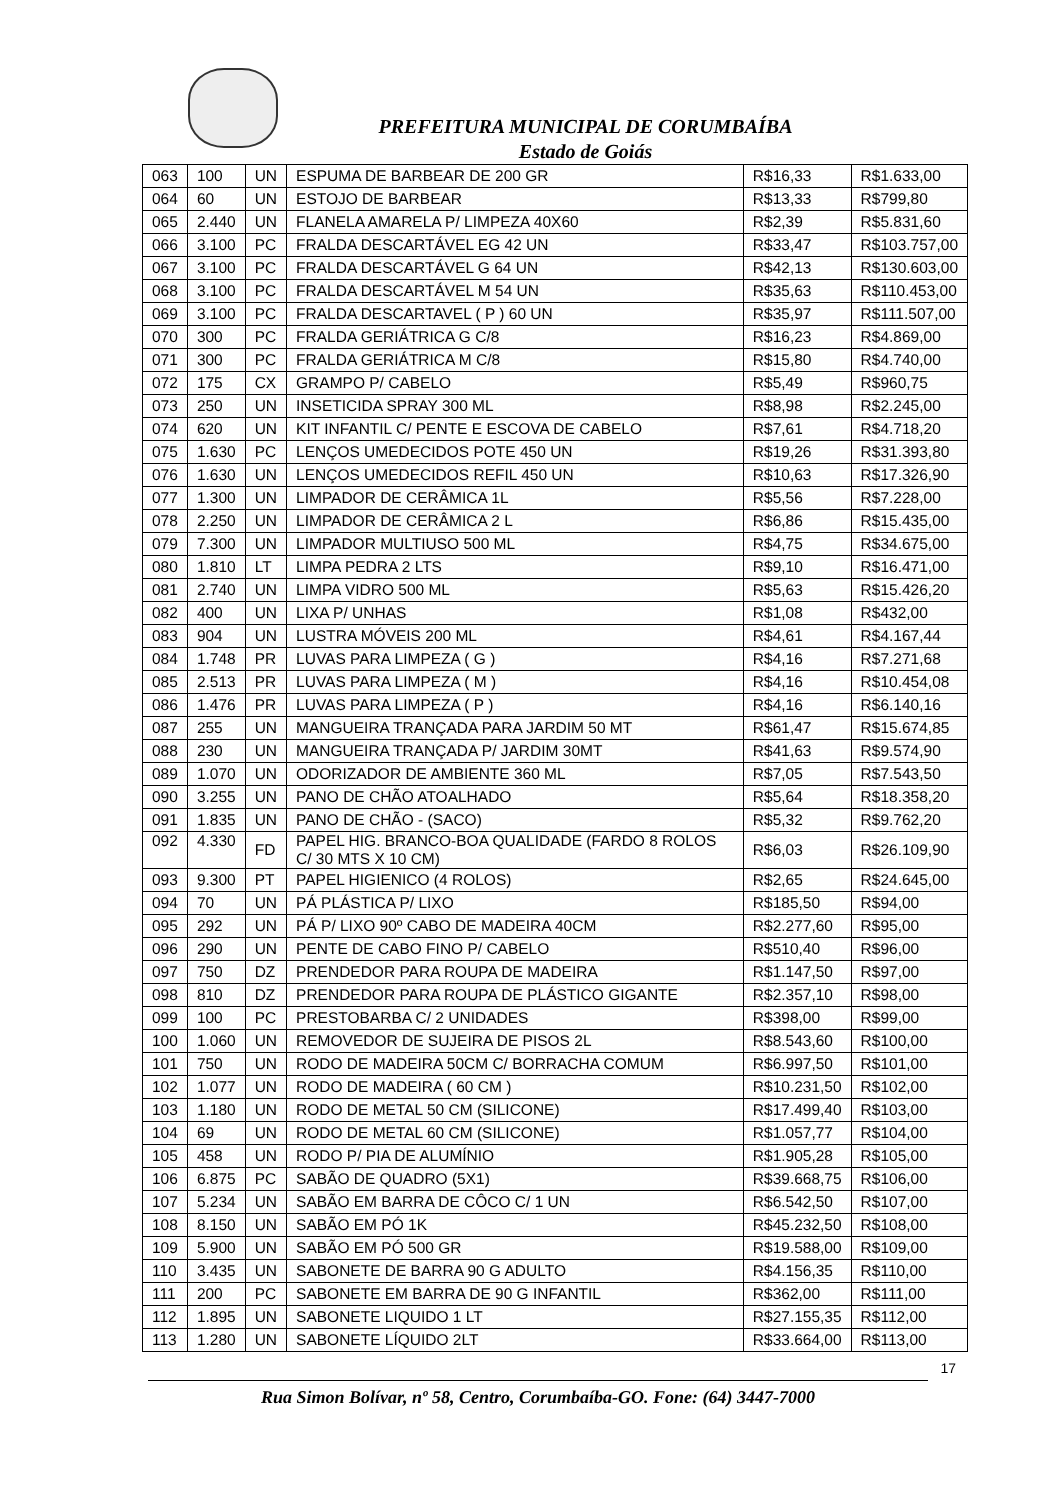PREFEITURA MUNICIPAL DE CORUMBAÍBA
Estado de Goiás
| 063 | 100 | UN | ESPUMA DE BARBEAR DE 200 GR | R$16,33 | R$1.633,00 |
| 064 | 60 | UN | ESTOJO DE BARBEAR | R$13,33 | R$799,80 |
| 065 | 2.440 | UN | FLANELA AMARELA P/ LIMPEZA 40X60 | R$2,39 | R$5.831,60 |
| 066 | 3.100 | PC | FRALDA DESCARTÁVEL EG 42 UN | R$33,47 | R$103.757,00 |
| 067 | 3.100 | PC | FRALDA DESCARTÁVEL G 64 UN | R$42,13 | R$130.603,00 |
| 068 | 3.100 | PC | FRALDA DESCARTÁVEL M 54 UN | R$35,63 | R$110.453,00 |
| 069 | 3.100 | PC | FRALDA DESCARTAVEL ( P ) 60 UN | R$35,97 | R$111.507,00 |
| 070 | 300 | PC | FRALDA GERIÁTRICA G C/8 | R$16,23 | R$4.869,00 |
| 071 | 300 | PC | FRALDA GERIÁTRICA M C/8 | R$15,80 | R$4.740,00 |
| 072 | 175 | CX | GRAMPO P/ CABELO | R$5,49 | R$960,75 |
| 073 | 250 | UN | INSETICIDA SPRAY 300 ML | R$8,98 | R$2.245,00 |
| 074 | 620 | UN | KIT INFANTIL C/ PENTE E ESCOVA DE CABELO | R$7,61 | R$4.718,20 |
| 075 | 1.630 | PC | LENÇOS UMEDECIDOS POTE 450 UN | R$19,26 | R$31.393,80 |
| 076 | 1.630 | UN | LENÇOS UMEDECIDOS REFIL 450 UN | R$10,63 | R$17.326,90 |
| 077 | 1.300 | UN | LIMPADOR DE CERÂMICA 1L | R$5,56 | R$7.228,00 |
| 078 | 2.250 | UN | LIMPADOR DE CERÂMICA 2 L | R$6,86 | R$15.435,00 |
| 079 | 7.300 | UN | LIMPADOR MULTIUSO 500 ML | R$4,75 | R$34.675,00 |
| 080 | 1.810 | LT | LIMPA PEDRA 2 LTS | R$9,10 | R$16.471,00 |
| 081 | 2.740 | UN | LIMPA VIDRO 500 ML | R$5,63 | R$15.426,20 |
| 082 | 400 | UN | LIXA P/ UNHAS | R$1,08 | R$432,00 |
| 083 | 904 | UN | LUSTRA MÓVEIS 200 ML | R$4,61 | R$4.167,44 |
| 084 | 1.748 | PR | LUVAS PARA LIMPEZA ( G ) | R$4,16 | R$7.271,68 |
| 085 | 2.513 | PR | LUVAS PARA LIMPEZA ( M ) | R$4,16 | R$10.454,08 |
| 086 | 1.476 | PR | LUVAS PARA LIMPEZA ( P ) | R$4,16 | R$6.140,16 |
| 087 | 255 | UN | MANGUEIRA TRANÇADA PARA JARDIM 50 MT | R$61,47 | R$15.674,85 |
| 088 | 230 | UN | MANGUEIRA TRANÇADA P/ JARDIM 30MT | R$41,63 | R$9.574,90 |
| 089 | 1.070 | UN | ODORIZADOR DE AMBIENTE 360 ML | R$7,05 | R$7.543,50 |
| 090 | 3.255 | UN | PANO DE CHÃO ATOALHADO | R$5,64 | R$18.358,20 |
| 091 | 1.835 | UN | PANO DE CHÃO - (SACO) | R$5,32 | R$9.762,20 |
| 092 | 4.330 | FD | PAPEL HIG. BRANCO-BOA QUALIDADE (FARDO 8 ROLOS C/ 30 MTS X 10 CM) | R$6,03 | R$26.109,90 |
| 093 | 9.300 | PT | PAPEL HIGIENICO (4 ROLOS) | R$2,65 | R$24.645,00 |
| 094 | 70 | UN | PÁ PLÁSTICA P/ LIXO | R$185,50 | R$94,00 |
| 095 | 292 | UN | PÁ P/ LIXO 90º CABO DE MADEIRA 40CM | R$2.277,60 | R$95,00 |
| 096 | 290 | UN | PENTE DE CABO FINO P/ CABELO | R$510,40 | R$96,00 |
| 097 | 750 | DZ | PRENDEDOR PARA ROUPA DE MADEIRA | R$1.147,50 | R$97,00 |
| 098 | 810 | DZ | PRENDEDOR PARA ROUPA DE PLÁSTICO GIGANTE | R$2.357,10 | R$98,00 |
| 099 | 100 | PC | PRESTOBARBA C/ 2 UNIDADES | R$398,00 | R$99,00 |
| 100 | 1.060 | UN | REMOVEDOR DE SUJEIRA DE PISOS 2L | R$8.543,60 | R$100,00 |
| 101 | 750 | UN | RODO DE MADEIRA 50CM C/ BORRACHA COMUM | R$6.997,50 | R$101,00 |
| 102 | 1.077 | UN | RODO DE MADEIRA ( 60 CM ) | R$10.231,50 | R$102,00 |
| 103 | 1.180 | UN | RODO DE METAL 50 CM (SILICONE) | R$17.499,40 | R$103,00 |
| 104 | 69 | UN | RODO DE METAL 60 CM (SILICONE) | R$1.057,77 | R$104,00 |
| 105 | 458 | UN | RODO P/ PIA DE ALUMÍNIO | R$1.905,28 | R$105,00 |
| 106 | 6.875 | PC | SABÃO DE QUADRO (5X1) | R$39.668,75 | R$106,00 |
| 107 | 5.234 | UN | SABÃO EM BARRA DE CÔCO C/ 1 UN | R$6.542,50 | R$107,00 |
| 108 | 8.150 | UN | SABÃO EM PÓ 1K | R$45.232,50 | R$108,00 |
| 109 | 5.900 | UN | SABÃO EM PÓ 500 GR | R$19.588,00 | R$109,00 |
| 110 | 3.435 | UN | SABONETE DE BARRA 90 G ADULTO | R$4.156,35 | R$110,00 |
| 111 | 200 | PC | SABONETE EM BARRA DE 90 G INFANTIL | R$362,00 | R$111,00 |
| 112 | 1.895 | UN | SABONETE LIQUIDO 1 LT | R$27.155,35 | R$112,00 |
| 113 | 1.280 | UN | SABONETE LÍQUIDO 2LT | R$33.664,00 | R$113,00 |
17
Rua Simon Bolívar, nº 58, Centro, Corumbaíba-GO. Fone: (64) 3447-7000